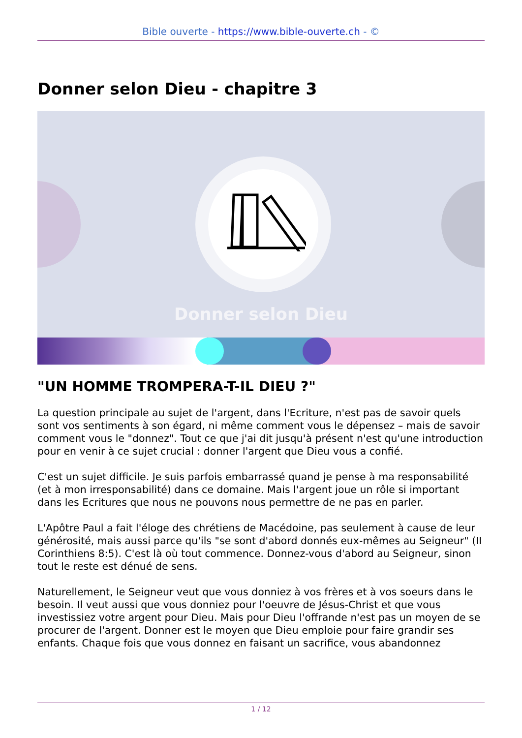Bible ouverte - https://www.bible-ouverte.ch - ©
Donner selon Dieu - chapitre 3
Donner selon Dieu
"UN HOMME TROMPERA-T-IL DIEU ?"
La question principale au sujet de l'argent, dans l'Ecriture, n'est pas de savoir quels sont vos sentiments à son égard, ni même comment vous le dépensez – mais de savoir comment vous le "donnez". Tout ce que j'ai dit jusqu'à présent n'est qu'une introduction pour en venir à ce sujet crucial : donner l'argent que Dieu vous a confié.
C'est un sujet difficile. Je suis parfois embarrassé quand je pense à ma responsabilité (et à mon irresponsabilité) dans ce domaine. Mais l'argent joue un rôle si important dans les Ecritures que nous ne pouvons nous permettre de ne pas en parler.
L'Apôtre Paul a fait l'éloge des chrétiens de Macédoine, pas seulement à cause de leur générosité, mais aussi parce qu'ils "se sont d'abord donnés eux-mêmes au Seigneur" (II Corinthiens 8:5). C'est là où tout commence. Donnez-vous d'abord au Seigneur, sinon tout le reste est dénué de sens.
Naturellement, le Seigneur veut que vous donniez à vos frères et à vos soeurs dans le besoin. Il veut aussi que vous donniez pour l'oeuvre de Jésus-Christ et que vous investissiez votre argent pour Dieu. Mais pour Dieu l'offrande n'est pas un moyen de se procurer de l'argent. Donner est le moyen que Dieu emploie pour faire grandir ses enfants. Chaque fois que vous donnez en faisant un sacrifice, vous abandonnez
1 / 12